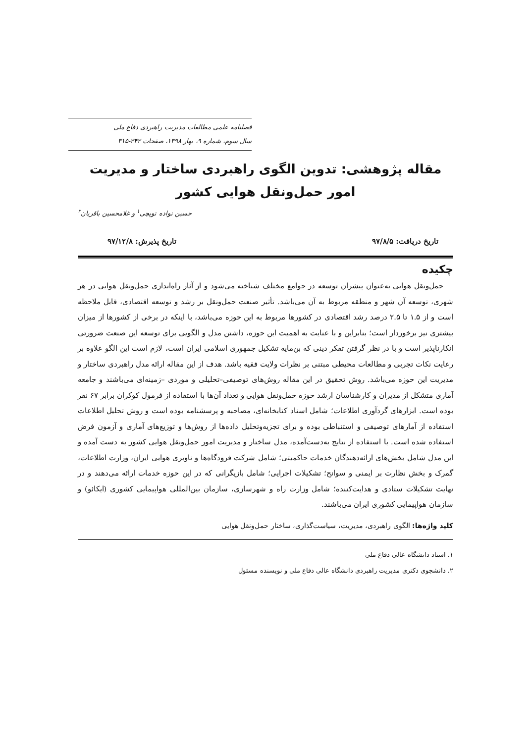فصلنامه علمی مطالعات مدیریت راهبردی دفاع ملی
سال سوم، شماره ۹، بهار ۱۳۹۸، صفحات ۳۴۲-۳۱۵
مقاله پژوهشی: تدوین الگوی راهبردی ساختار و مدیریت امور حمل‌ونقل هوایی کشور
حسین نواده توپچی<sup>۱</sup> و غلامحسین باقریان<sup>۲</sup>
تاریخ دریافت: ۹۷/۸/۵ تاریخ پذیرش: ۹۷/۱۲/۸
چکیده
حمل‌ونقل هوایی به‌عنوان پیشران توسعه در جوامع مختلف شناخته می‌شود و از آثار راه‌اندازی حمل‌ونقل هوایی در هر شهری، توسعه آن شهر و منطقه مربوط به آن می‌باشد. تأثیر صنعت حمل‌ونقل بر رشد و توسعه اقتصادی، قابل ملاحظه است و از ۱.۵ تا ۲.۵ درصد رشد اقتصادی در کشورها مربوط به این حوزه می‌باشد، با اینکه در برخی از کشورها از میزان بیشتری نیز برخوردار است؛ بنابراین و با عنایت به اهمیت این حوزه، داشتن مدل و الگویی برای توسعه این صنعت ضرورتی انکارناپذیر است و با در نظر گرفتن تفکر دینی که بن‌مایه تشکیل جمهوری اسلامی ایران است، لازم است این الگو علاوه بر رعایت نکات تجربی و مطالعات محیطی مبتنی بر نظرات ولایت فقیه باشد. هدف از این مقاله ارائه مدل راهبردی ساختار و مدیریت این حوزه می‌باشد. روش تحقیق در این مقاله روش‌های توصیفی–تحلیلی و موردی –زمینه‌ای می‌باشند و جامعه آماری متشکل از مدیران و کارشناسان ارشد حوزه حمل‌ونقل هوایی و تعداد آن‌ها با استفاده از فرمول کوکران برابر ۶۷ نفر بوده است. ابزارهای گردآوری اطلاعات؛ شامل اسناد کتابخانه‌ای، مصاحبه و پرسشنامه بوده است و روش تحلیل اطلاعات استفاده از آمارهای توصیفی و استنباطی بوده و برای تجزیه‌وتحلیل داده‌ها از روش‌ها و توزیع‌های آماری و آزمون فرض استفاده شده است. با استفاده از نتایج به‌دست‌آمده، مدل ساختار و مدیریت امور حمل‌ونقل هوایی کشور به دست آمده و این مدل شامل بخش‌های ارائه‌دهندگان خدمات حاکمیتی؛ شامل شرکت فرودگاه‌ها و ناوبری هوایی ایران، وزارت اطلاعات، گمرک و بخش نظارت بر ایمنی و سوانح؛ تشکیلات اجرایی؛ شامل بازیگرانی که در این حوزه خدمات ارائه می‌دهند و در نهایت تشکیلات ستادی و هدایت‌کننده؛ شامل وزارت راه و شهرسازی، سازمان بین‌المللی هواپیمایی کشوری (ایکائو) و سازمان هواپیمایی کشوری ایران می‌باشند.
کلید واژه‌ها: الگوی راهبردی، مدیریت، سیاست‌گذاری، ساختار حمل‌ونقل هوایی
۱. استاد دانشگاه عالی دفاع ملی
۲. دانشجوی دکتری مدیریت راهبردی دانشگاه عالی دفاع ملی و نویسنده مسئول